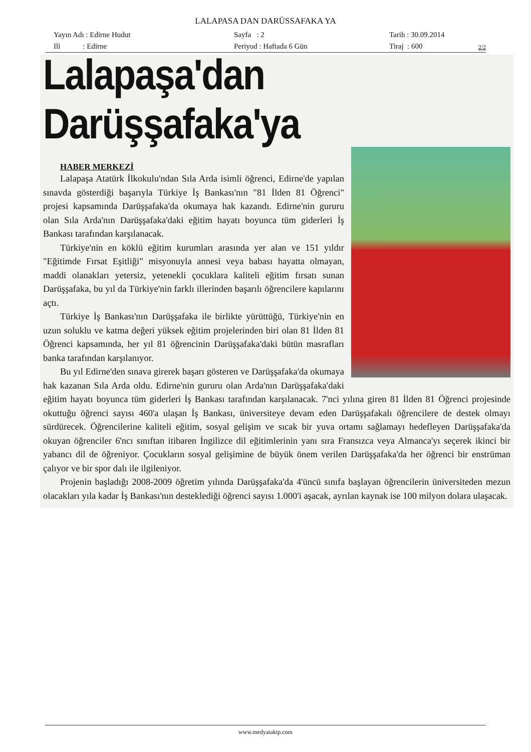LALAPASA DAN DARÜSSAFAKA YA
Yayın Adı : Edirne Hudut
Sayfa : 2
Tarih : 30.09.2014
Ili : Edirne
Periyod : Haftada 6 Gün
Tiraj : 600
2/2
Lalapaşa'dan Darüşşafaka'ya
HABER MERKEZİ
Lalapaşa Atatürk İlkokulu'ndan Sıla Arda isimli öğrenci, Edirne'de yapılan sınavda gösterdiği başarıyla Türkiye İş Bankası'nın "81 İlden 81 Öğrenci" projesi kapsamında Darüşşafaka'da okumaya hak kazandı. Edirne'nin gururu olan Sıla Arda'nın Darüşşafaka'daki eğitim hayatı boyunca tüm giderleri İş Bankası tarafından karşılanacak.
Türkiye'nin en köklü eğitim kurumları arasında yer alan ve 151 yıldır "Eğitimde Fırsat Eşitliği" misyonuyla annesi veya babası hayatta olmayan, maddi olanakları yetersiz, yetenekli çocuklara kaliteli eğitim fırsatı sunan Darüşşafaka, bu yıl da Türkiye'nin farklı illerinden başarılı öğrencilere kapılarını açtı.
Türkiye İş Bankası'nın Darüşşafaka ile birlikte yürüttüğü, Türkiye'nin en uzun soluklu ve katma değeri yüksek eğitim projelerinden biri olan 81 İlden 81 Öğrenci kapsamında, her yıl 81 öğrencinin Darüşşafaka'daki bütün masrafları banka tarafından karşılanıyor.
Bu yıl Edirne'den sınava girerek başarı gösteren ve Darüşşafaka'da okumaya hak kazanan Sıla Arda oldu. Edirne'nin gururu olan Arda'nın Darüşşafaka'daki eğitim hayatı boyunca tüm giderleri İş Bankası tarafından karşılanacak. 7'nci yılına giren 81 İlden 81 Öğrenci projesinde okuttuğu öğrenci sayısı 460'a ulaşan İş Bankası, üniversiteye devam eden Darüşşafakalı öğrencilere de destek olmayı sürdürecek. Öğrencilerine kaliteli eğitim, sosyal gelişim ve sıcak bir yuva ortamı sağlamayı hedefleyen Darüşşafaka'da okuyan öğrenciler 6'ncı sınıftan itibaren İngilizce dil eğitimlerinin yanı sıra Fransızca veya Almanca'yı seçerek ikinci bir yabancı dil de öğreniyor. Çocukların sosyal gelişimine de büyük önem verilen Darüşşafaka'da her öğrenci bir enstrüman çalıyor ve bir spor dalı ile ilgileniyor.
Projenin başladığı 2008-2009 öğretim yılında Darüşşafaka'da 4'üncü sınıfa başlayan öğrencilerin üniversiteden mezun olacakları yıla kadar İş Bankası'nın desteklediği öğrenci sayısı 1.000'i aşacak, ayrılan kaynak ise 100 milyon dolara ulaşacak.
www.medyatakip.com